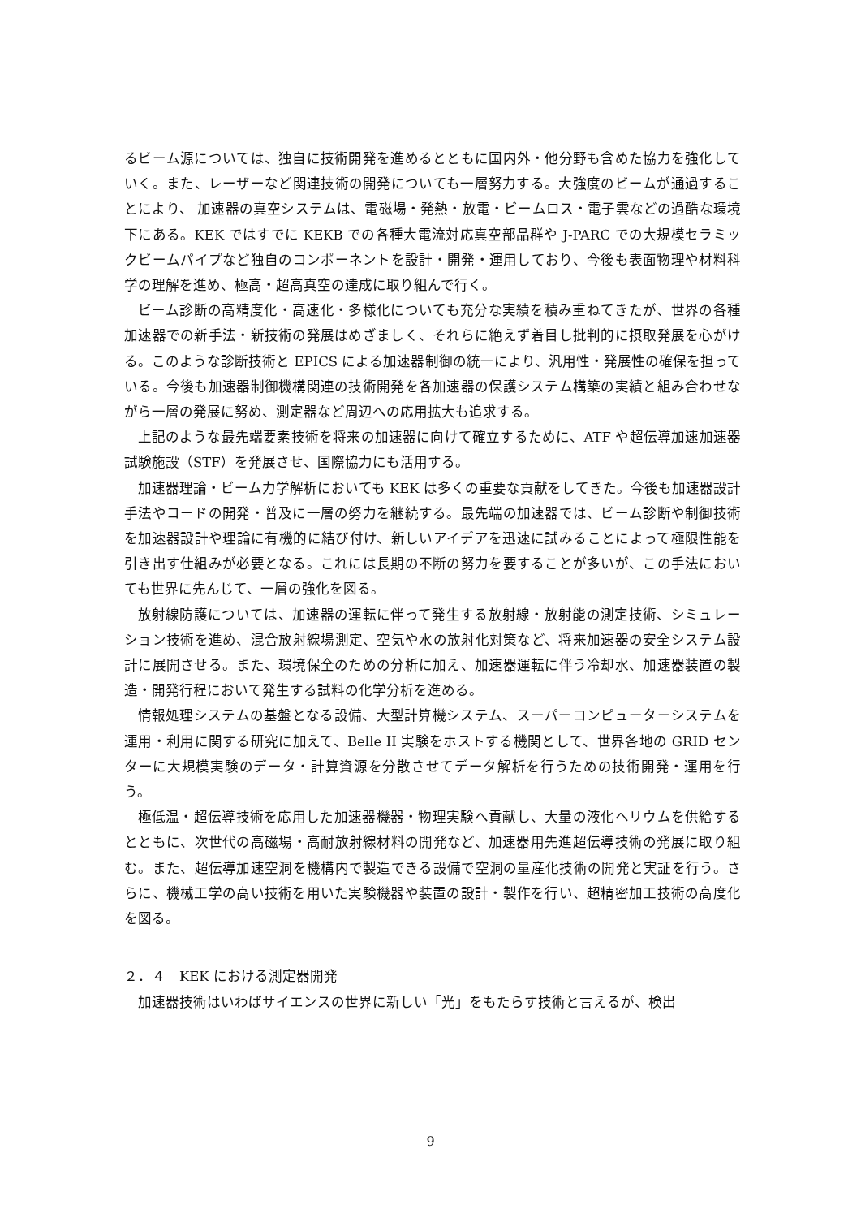るビーム源については、独自に技術開発を進めるとともに国内外・他分野も含めた協力を強化していく。また、レーザーなど関連技術の開発についても一層努力する。大強度のビームが通過することにより、 加速器の真空システムは、電磁場・発熱・放電・ビームロス・電子雲などの過酷な環境下にある。KEK ではすでに KEKB での各種大電流対応真空部品群や J-PARC での大規模セラミックビームパイプなど独自のコンポーネントを設計・開発・運用しており、今後も表面物理や材料科学の理解を進め、極高・超高真空の達成に取り組んで行く。
ビーム診断の高精度化・高速化・多様化についても充分な実績を積み重ねてきたが、世界の各種加速器での新手法・新技術の発展はめざましく、それらに絶えず着目し批判的に摂取発展を心がける。このような診断技術と EPICS による加速器制御の統一により、汎用性・発展性の確保を担っている。今後も加速器制御機構関連の技術開発を各加速器の保護システム構築の実績と組み合わせながら一層の発展に努め、測定器など周辺への応用拡大も追求する。
上記のような最先端要素技術を将来の加速器に向けて確立するために、ATF や超伝導加速加速器試験施設（STF）を発展させ、国際協力にも活用する。
加速器理論・ビーム力学解析においても KEK は多くの重要な貢献をしてきた。今後も加速器設計手法やコードの開発・普及に一層の努力を継続する。最先端の加速器では、ビーム診断や制御技術を加速器設計や理論に有機的に結び付け、新しいアイデアを迅速に試みることによって極限性能を引き出す仕組みが必要となる。これには長期の不断の努力を要することが多いが、この手法においても世界に先んじて、一層の強化を図る。
放射線防護については、加速器の運転に伴って発生する放射線・放射能の測定技術、シミュレーション技術を進め、混合放射線場測定、空気や水の放射化対策など、将来加速器の安全システム設計に展開させる。また、環境保全のための分析に加え、加速器運転に伴う冷却水、加速器装置の製造・開発行程において発生する試料の化学分析を進める。
情報処理システムの基盤となる設備、大型計算機システム、スーパーコンピューターシステムを運用・利用に関する研究に加えて、Belle II 実験をホストする機関として、世界各地の GRID センターに大規模実験のデータ・計算資源を分散させてデータ解析を行うための技術開発・運用を行う。
極低温・超伝導技術を応用した加速器機器・物理実験へ貢献し、大量の液化ヘリウムを供給するとともに、次世代の高磁場・高耐放射線材料の開発など、加速器用先進超伝導技術の発展に取り組む。また、超伝導加速空洞を機構内で製造できる設備で空洞の量産化技術の開発と実証を行う。さらに、機械工学の高い技術を用いた実験機器や装置の設計・製作を行い、超精密加工技術の高度化を図る。
２．４　KEK における測定器開発
加速器技術はいわばサイエンスの世界に新しい「光」をもたらす技術と言えるが、検出
9